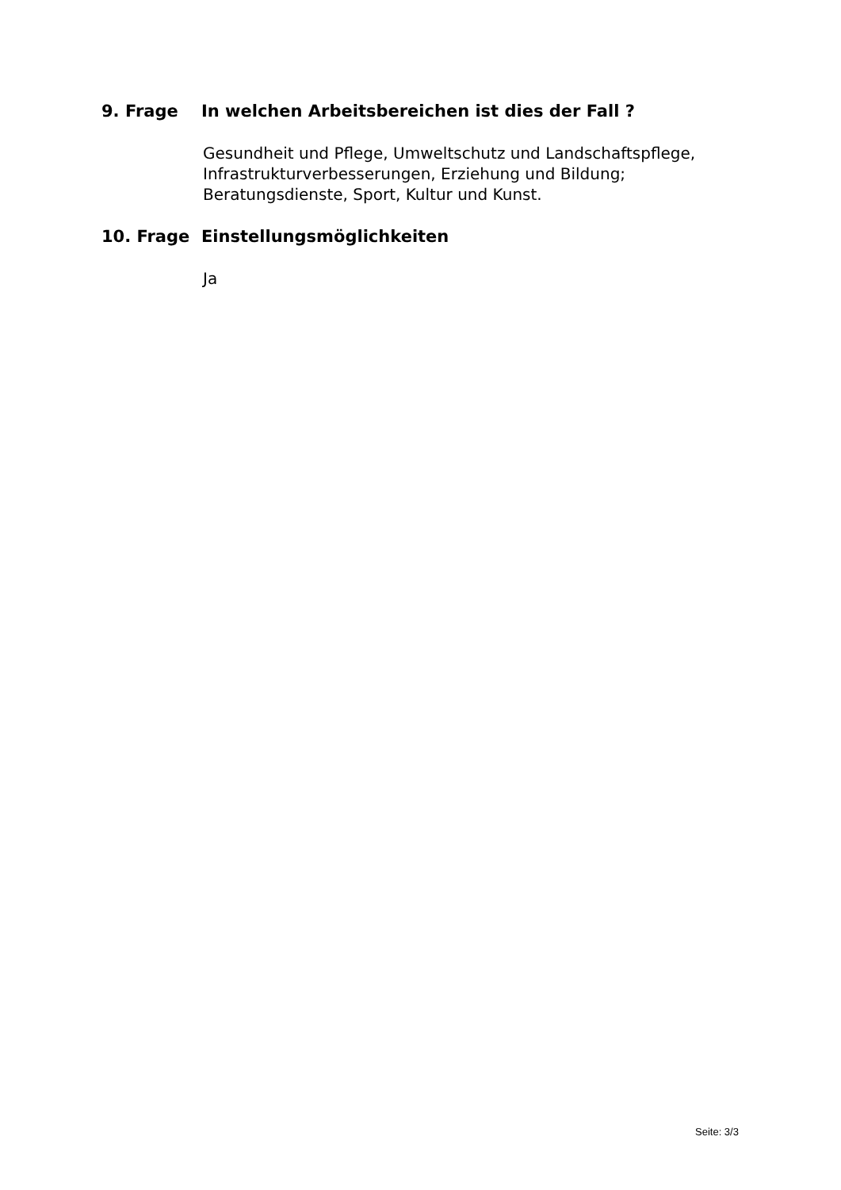9. Frage In welchen Arbeitsbereichen ist dies der Fall ?
Gesundheit und Pflege, Umweltschutz und Landschaftspflege,
Infrastrukturverbesserungen, Erziehung und Bildung;
Beratungsdienste, Sport, Kultur und Kunst.
10. Frage Einstellungsmöglichkeiten
Ja
Seite: 3/3